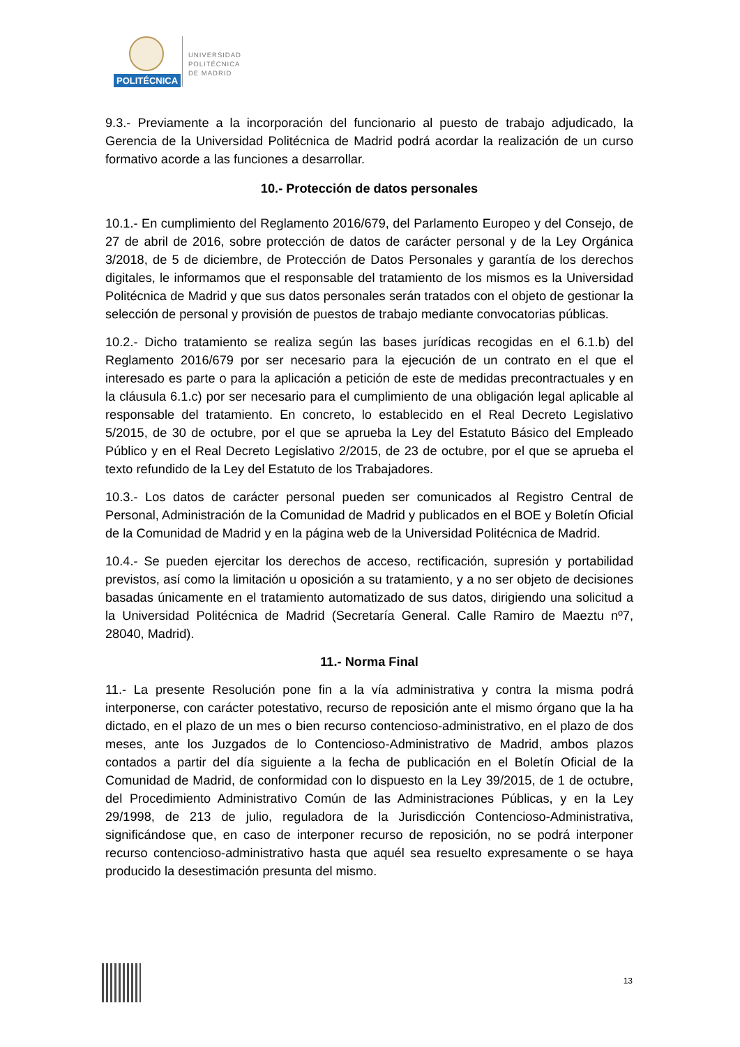POLITÉCNICA
UNIVERSIDAD
POLITÉCNICA
DE MADRID
9.3.- Previamente a la incorporación del funcionario al puesto de trabajo adjudicado, la Gerencia de la Universidad Politécnica de Madrid podrá acordar la realización de un curso formativo acorde a las funciones a desarrollar.
10.- Protección de datos personales
10.1.- En cumplimiento del Reglamento 2016/679, del Parlamento Europeo y del Consejo, de 27 de abril de 2016, sobre protección de datos de carácter personal y de la Ley Orgánica 3/2018, de 5 de diciembre, de Protección de Datos Personales y garantía de los derechos digitales, le informamos que el responsable del tratamiento de los mismos es la Universidad Politécnica de Madrid y que sus datos personales serán tratados con el objeto de gestionar la selección de personal y provisión de puestos de trabajo mediante convocatorias públicas.
10.2.- Dicho tratamiento se realiza según las bases jurídicas recogidas en el 6.1.b) del Reglamento 2016/679 por ser necesario para la ejecución de un contrato en el que el interesado es parte o para la aplicación a petición de este de medidas precontractuales y en la cláusula 6.1.c) por ser necesario para el cumplimiento de una obligación legal aplicable al responsable del tratamiento. En concreto, lo establecido en el Real Decreto Legislativo 5/2015, de 30 de octubre, por el que se aprueba la Ley del Estatuto Básico del Empleado Público y en el Real Decreto Legislativo 2/2015, de 23 de octubre, por el que se aprueba el texto refundido de la Ley del Estatuto de los Trabajadores.
10.3.- Los datos de carácter personal pueden ser comunicados al Registro Central de Personal, Administración de la Comunidad de Madrid y publicados en el BOE y Boletín Oficial de la Comunidad de Madrid y en la página web de la Universidad Politécnica de Madrid.
10.4.- Se pueden ejercitar los derechos de acceso, rectificación, supresión y portabilidad previstos, así como la limitación u oposición a su tratamiento, y a no ser objeto de decisiones basadas únicamente en el tratamiento automatizado de sus datos, dirigiendo una solicitud a la Universidad Politécnica de Madrid (Secretaría General. Calle Ramiro de Maeztu nº7, 28040, Madrid).
11.- Norma Final
11.- La presente Resolución pone fin a la vía administrativa y contra la misma podrá interponerse, con carácter potestativo, recurso de reposición ante el mismo órgano que la ha dictado, en el plazo de un mes o bien recurso contencioso-administrativo, en el plazo de dos meses, ante los Juzgados de lo Contencioso-Administrativo de Madrid, ambos plazos contados a partir del día siguiente a la fecha de publicación en el Boletín Oficial de la Comunidad de Madrid, de conformidad con lo dispuesto en la Ley 39/2015, de 1 de octubre, del Procedimiento Administrativo Común de las Administraciones Públicas, y en la Ley 29/1998, de 213 de julio, reguladora de la Jurisdicción Contencioso-Administrativa, significándose que, en caso de interponer recurso de reposición, no se podrá interponer recurso contencioso-administrativo hasta que aquél sea resuelto expresamente o se haya producido la desestimación presunta del mismo.
13